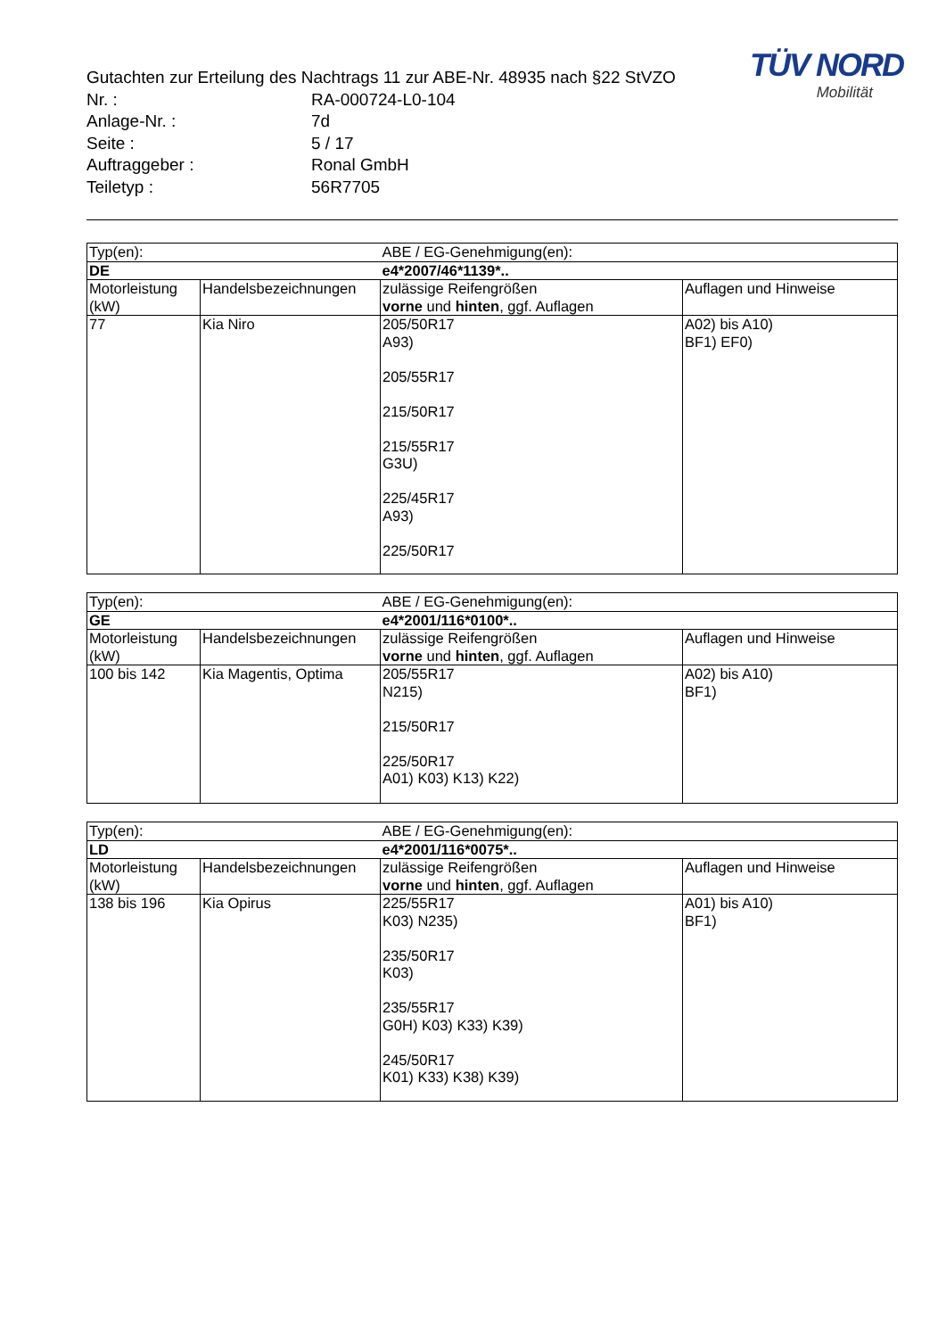TÜV NORD
Mobilität
Gutachten zur Erteilung des Nachtrags 11 zur ABE-Nr. 48935 nach §22 StVZO
Nr. : RA-000724-L0-104
Anlage-Nr. : 7d
Seite : 5 / 17
Auftraggeber : Ronal GmbH
Teiletyp : 56R7705
| Typ(en): | | ABE / EG-Genehmigung(en): | |
| DE | | e4*2007/46*1139*.. | |
| Motorleistung (kW) | Handelsbezeichnungen | zulässige Reifengrößen vorne und hinten , ggf. Auflagen | Auflagen und Hinweise |
| 77 | Kia Niro | 205/50R17 A93) 205/55R17 215/50R17 215/55R17 G3U) 225/45R17 A93) 225/50R17 | A02) bis A10) BF1) EF0) |
| Typ(en): | | ABE / EG-Genehmigung(en): | |
| GE | | e4*2001/116*0100*.. | |
| Motorleistung (kW) | Handelsbezeichnungen | zulässige Reifengrößen vorne und hinten , ggf. Auflagen | Auflagen und Hinweise |
| 100 bis 142 | Kia Magentis, Optima | 205/55R17 N215) 215/50R17 225/50R17 A01) K03) K13) K22) | A02) bis A10) BF1) |
| Typ(en): | | ABE / EG-Genehmigung(en): | |
| LD | | e4*2001/116*0075*.. | |
| Motorleistung (kW) | Handelsbezeichnungen | zulässige Reifengrößen vorne und hinten , ggf. Auflagen | Auflagen und Hinweise |
| 138 bis 196 | Kia Opirus | 225/55R17 K03) N235) 235/50R17 K03) 235/55R17 G0H) K03) K33) K39) 245/50R17 K01) K33) K38) K39) | A01) bis A10) BF1) |